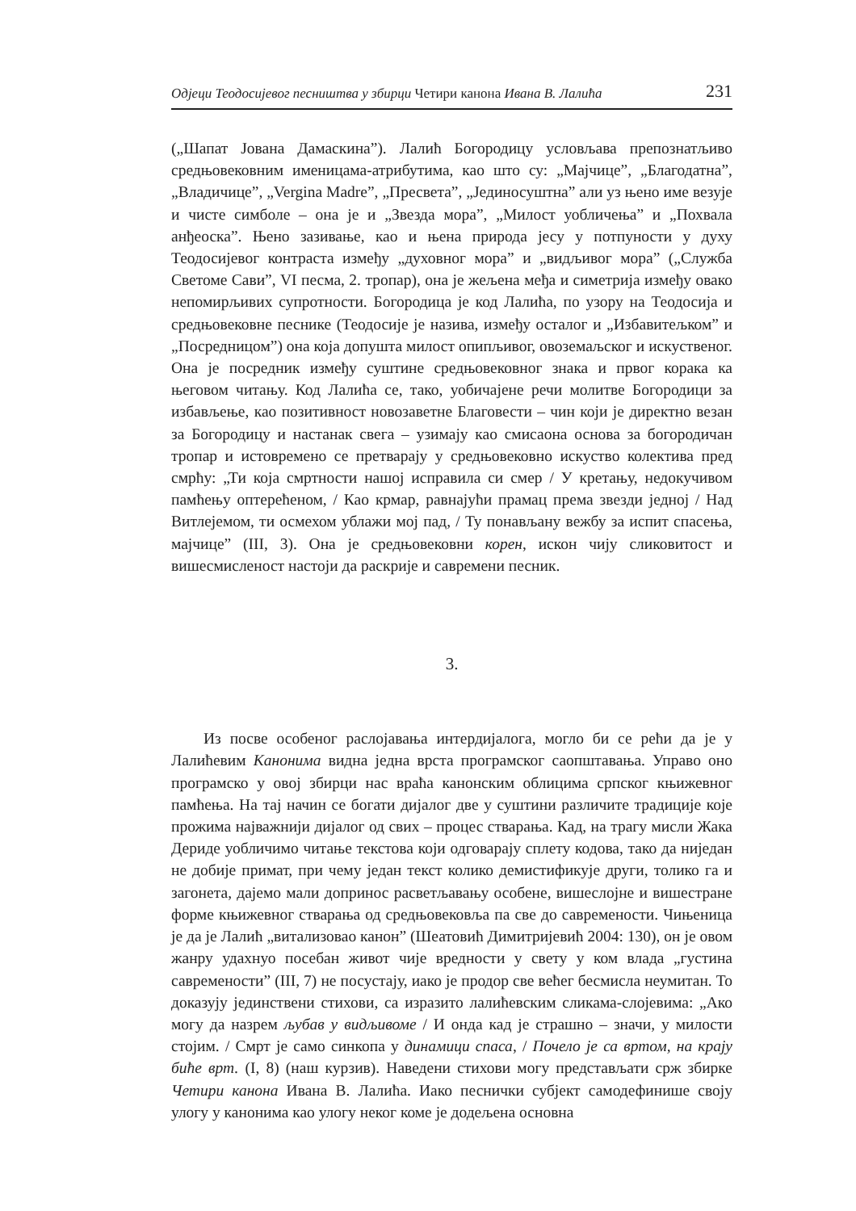Одјеци Теодосијевог песништва у збирци Четири канона Ивана В. Лалића 231
(„Шапат Јована Дамаскина”). Лалић Богородицу условљава препознатљиво средњовековним именицама-атрибутима, као што су: „Мајчице”, „Благодатна”, „Владичице”, „Vergina Madre”, „Пресвета”, „Јединосуштна” али уз њено име везује и чисте симболе – она је и „Звезда мора”, „Милост уобличења” и „Похвала анђеоска”. Њено зазивање, као и њена природа јесу у потпуности у духу Теодосијевог контраста између „духовног мора” и „видљивог мора” („Служба Светоме Сави”, VI песма, 2. тропар), она је жељена међа и симетрија између овако непомирљивих супротности. Богородица је код Лалића, по узору на Теодосија и средњовековне песнике (Теодосије је назива, између осталог и „Избавитељком” и „Посредницом”) она која допушта милост опипљивог, овоземаљског и искуственог. Она је посредник између суштине средњовековног знака и првог корака ка његовом читању. Код Лалића се, тако, уобичајене речи молитве Богородици за избављење, као позитивност новозаветне Благовести – чин који је директно везан за Богородицу и настанак свега – узимају као смисаона основа за богородичан тропар и истовремено се претварају у средњовековно искуство колектива пред смрћу: „Ти која смртности нашој исправила си смер / У кретању, недокучивом памћењу оптерећеном, / Као крмар, равнајући прамац према звезди једној / Над Витлејемом, ти осмехом ублажи мој пад, / Ту понављану вежбу за испит спасења, мајчице” (III, 3). Она је средњовековни корен, искон чију сликовитост и вишесмисленост настоји да раскрије и савремени песник.
3.
Из посве особеног раслојавања интердијалога, могло би се рећи да је у Лалићевим Канонима видна једна врста програмског саопштавања. Управо оно програмско у овој збирци нас враћа канонским облицима српског књижевног памћења. На тај начин се богати дијалог две у суштини различите традиције које прожима најважнији дијалог од свих – процес стварања. Кад, на трагу мисли Жака Дериде уобличимо читање текстова који одговарају сплету кодова, тако да ниједан не добије примат, при чему један текст колико демистификује други, толико га и загонета, дајемо мали допринос расветљавању особене, вишеслојне и вишестране форме књижевног стварања од средњовековља па све до савремености. Чињеница је да је Лалић „витализовао канон” (Шеатовић Димитријевић 2004: 130), он је овом жанру удахнуо посебан живот чије вредности у свету у ком влада „густина савремености” (III, 7) не посустају, иако је продор све већег бесмисла неумитан. То доказују јединствени стихови, са изразито лалићевским сликама-слојевима: „Ако могу да назрем љубав у видљивоме / И онда кад је страшно – значи, у милости стојим. / Смрт је само синкопа у динамици спаса, / Почело је са вртом, на крају биће врт. (I, 8) (наш курзив). Наведени стихови могу представљати срж збирке Четири канона Ивана В. Лалића. Иако песнички субјект самодефинише своју улогу у канонима као улогу неког коме је додељена основна